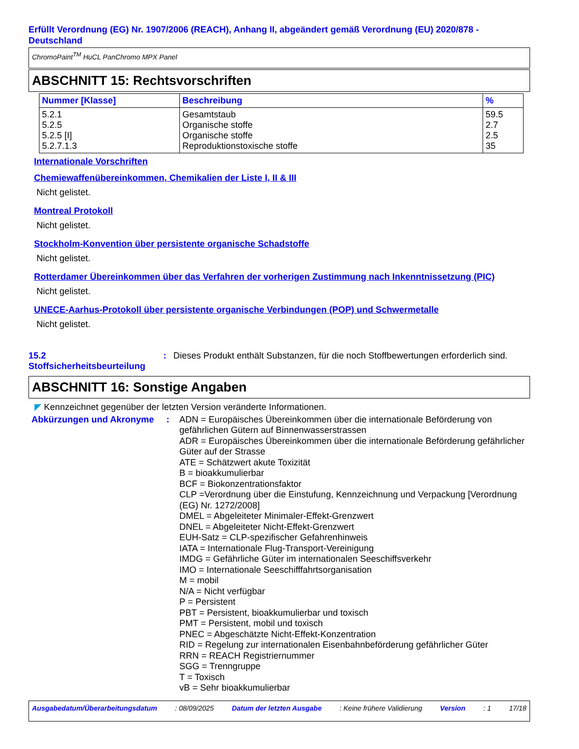Erfüllt Verordnung (EG) Nr. 1907/2006 (REACH), Anhang II, abgeändert gemäß Verordnung (EU) 2020/878 - Deutschland
ChromoPaint<sup>TM</sup> HuCL PanChromo MPX Panel
ABSCHNITT 15: Rechtsvorschriften
| Nummer [Klasse] | Beschreibung | % |
| --- | --- | --- |
| 5.2.1 5.2.5 5.2.5 [I] 5.2.7.1.3 | Gesamtstaub Organische stoffe Organische stoffe Reproduktionstoxische stoffe | 59.5 2.7 2.5 35 |
Internationale Vorschriften
Chemiewaffenübereinkommen, Chemikalien der Liste I, II & III
Nicht gelistet.
Montreal Protokoll
Nicht gelistet.
Stockholm-Konvention über persistente organische Schadstoffe
Nicht gelistet.
Rotterdamer Übereinkommen über das Verfahren der vorherigen Zustimmung nach Inkenntnissetzung (PIC)
Nicht gelistet.
UNECE-Aarhus-Protokoll über persistente organische Verbindungen (POP) und Schwermetalle
Nicht gelistet.
15.2
Stoffsicherheitsbeurteilung
: Dieses Produkt enthält Substanzen, für die noch Stoffbewertungen erforderlich sind.
ABSCHNITT 16: Sonstige Angaben
◤ Kennzeichnet gegenüber der letzten Version veränderte Informationen.
Abkürzungen und Akronyme : ADN = Europäisches Übereinkommen über die internationale Beförderung von gefährlichen Gütern auf Binnenwasserstrassen
ADR = Europäisches Übereinkommen über die internationale Beförderung gefährlicher Güter auf der Strasse
ATE = Schätzwert akute Toxizität
B = bioakkumulierbar
BCF = Biokonzentrationsfaktor
CLP =Verordnung über die Einstufung, Kennzeichnung und Verpackung [Verordnung (EG) Nr. 1272/2008]
DMEL = Abgeleiteter Minimaler-Effekt-Grenzwert
DNEL = Abgeleiteter Nicht-Effekt-Grenzwert
EUH-Satz = CLP-spezifischer Gefahrenhinweis
IATA = Internationale Flug-Transport-Vereinigung
IMDG = Gefährliche Güter im internationalen Seeschiffsverkehr
IMO = Internationale Seeschifffahrtsorganisation
M = mobil
N/A = Nicht verfügbar
P = Persistent
PBT = Persistent, bioakkumulierbar und toxisch
PMT = Persistent, mobil und toxisch
PNEC = Abgeschätzte Nicht-Effekt-Konzentration
RID = Regelung zur internationalen Eisenbahnbeförderung gefährlicher Güter
RRN = REACH Registriernummer
SGG = Trenngruppe
T = Toxisch
vB = Sehr bioakkumulierbar
Ausgabedatum/Überarbeitungsdatum : 08/09/2025 Datum der letzten Ausgabe : Keine frühere Validierung Version : 1 17/18